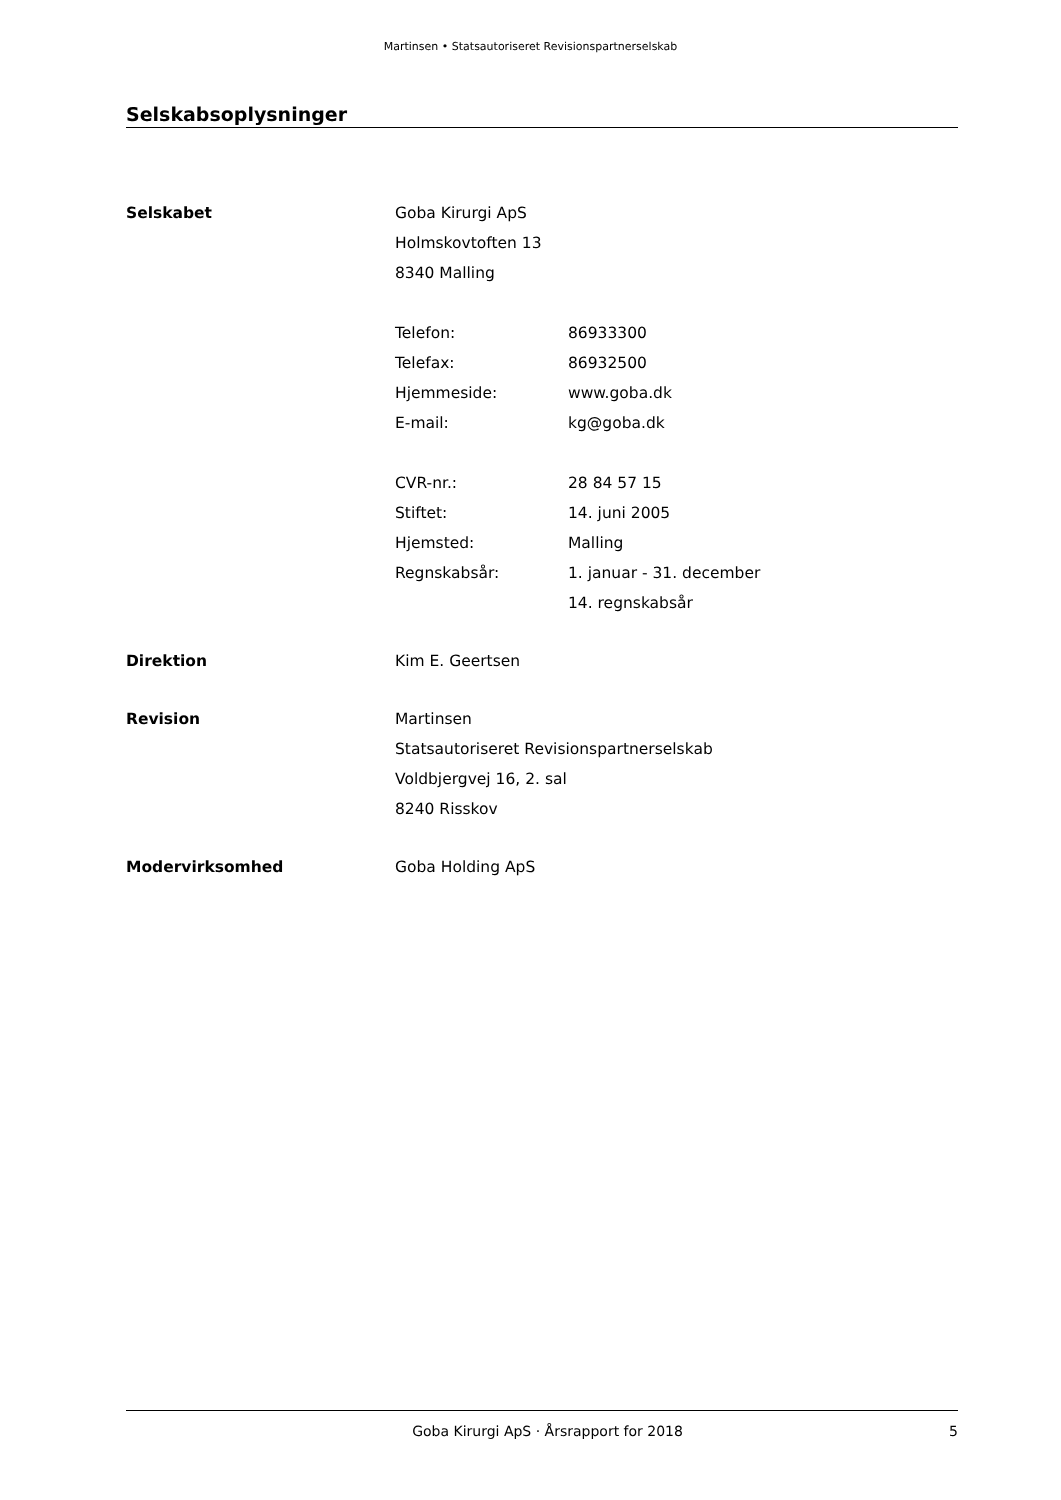Martinsen • Statsautoriseret Revisionspartnerselskab
Selskabsoplysninger
Selskabet Goba Kirurgi ApS
Holmskovtoften 13
8340 Malling
Telefon: 86933300
Telefax: 86932500
Hjemmeside: www.goba.dk
E-mail: kg@goba.dk
CVR-nr.: 28 84 57 15
Stiftet: 14. juni 2005
Hjemsted: Malling
Regnskabsår: 1. januar - 31. december
14. regnskabsår
Direktion Kim E. Geertsen
Revision Martinsen
Statsautoriseret Revisionspartnerselskab
Voldbjergvej 16, 2. sal
8240 Risskov
Modervirksomhed Goba Holding ApS
Goba Kirurgi ApS · Årsrapport for 2018
5